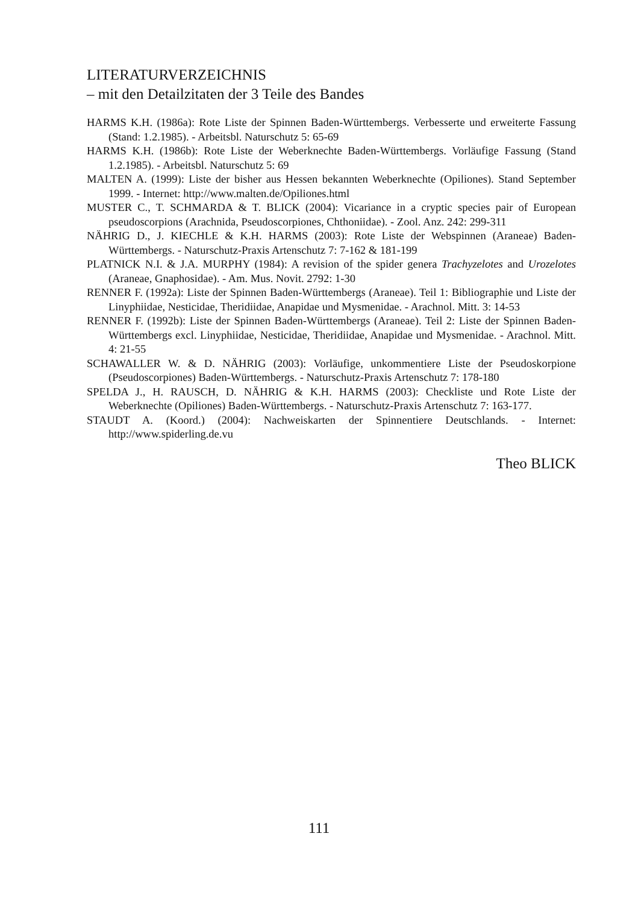LITERATURVERZEICHNIS
– mit den Detailzitaten der 3 Teile des Bandes
HARMS K.H. (1986a): Rote Liste der Spinnen Baden-Württembergs. Verbesserte und erweiterte Fassung (Stand: 1.2.1985). - Arbeitsbl. Naturschutz 5: 65-69
HARMS K.H. (1986b): Rote Liste der Weberknechte Baden-Württembergs. Vorläufige Fassung (Stand 1.2.1985). - Arbeitsbl. Naturschutz 5: 69
MALTEN A. (1999): Liste der bisher aus Hessen bekannten Weberknechte (Opiliones). Stand September 1999. - Internet: http://www.malten.de/Opiliones.html
MUSTER C., T. SCHMARDA & T. BLICK (2004): Vicariance in a cryptic species pair of European pseudoscorpions (Arachnida, Pseudoscorpiones, Chthoniidae). - Zool. Anz. 242: 299-311
NÄHRIG D., J. KIECHLE & K.H. HARMS (2003): Rote Liste der Webspinnen (Araneae) Baden-Württembergs. - Naturschutz-Praxis Artenschutz 7: 7-162 & 181-199
PLATNICK N.I. & J.A. MURPHY (1984): A revision of the spider genera Trachyzelotes and Urozelotes (Araneae, Gnaphosidae). - Am. Mus. Novit. 2792: 1-30
RENNER F. (1992a): Liste der Spinnen Baden-Württembergs (Araneae). Teil 1: Bibliographie und Liste der Linyphiidae, Nesticidae, Theridiidae, Anapidae und Mysmenidae. - Arachnol. Mitt. 3: 14-53
RENNER F. (1992b): Liste der Spinnen Baden-Württembergs (Araneae). Teil 2: Liste der Spinnen Baden-Württembergs excl. Linyphiidae, Nesticidae, Theridiidae, Anapidae und Mysmenidae. - Arachnol. Mitt. 4: 21-55
SCHAWALLER W. & D. NÄHRIG (2003): Vorläufige, unkommentiere Liste der Pseudoskorpione (Pseudoscorpiones) Baden-Württembergs. - Naturschutz-Praxis Artenschutz 7: 178-180
SPELDA J., H. RAUSCH, D. NÄHRIG & K.H. HARMS (2003): Checkliste und Rote Liste der Weberknechte (Opiliones) Baden-Württembergs. - Naturschutz-Praxis Artenschutz 7: 163-177.
STAUDT A. (Koord.) (2004): Nachweiskarten der Spinnentiere Deutschlands. - Internet: http://www.spiderling.de.vu
Theo BLICK
111